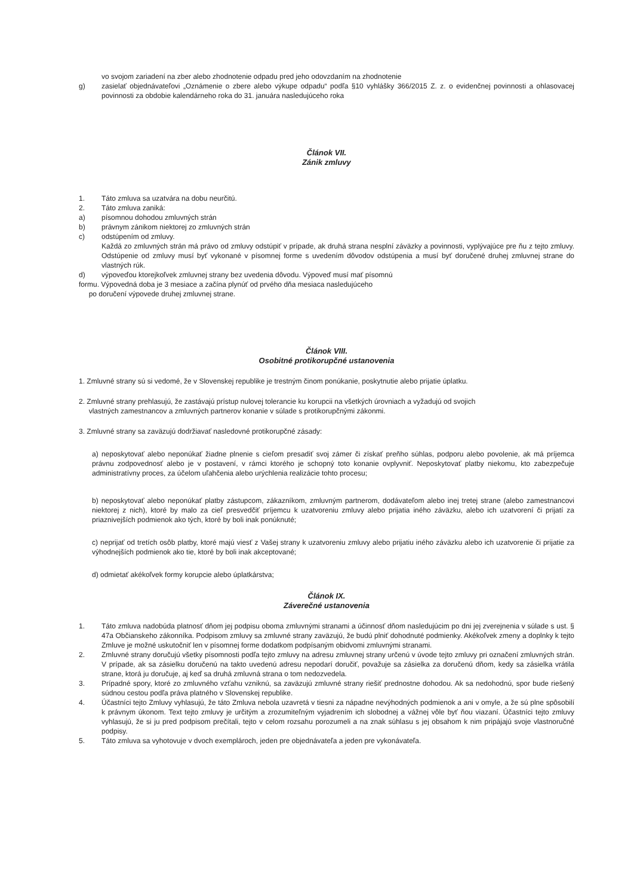vo svojom zariadení na zber alebo zhodnotenie odpadu pred jeho odovzdaním na zhodnotenie
g) zasielať objednávateľovi „Oznámenie o zbere alebo výkupe odpadu“ podľa §10 vyhlášky 366/2015 Z. z. o evidenčnej povinnosti a ohlasovacej povinnosti za obdobie kalendárneho roka do 31. januára nasledujúceho roka
Článok VII.
Zánik zmluvy
1. Táto zmluva sa uzatvára na dobu neurčitú.
2. Táto zmluva zaniká:
a) písomnou dohodou zmluvných strán
b) právnym zánikom niektorej zo zmluvných strán
c) odstúpením od zmluvy.
Každá zo zmluvných strán má právo od zmluvy odstúpiť v prípade, ak druhá strana nesplní záväzky a povinnosti, vyplývajúce pre ňu z tejto zmluvy. Odstúpenie od zmluvy musí byť vykonané v písomnej forme s uvedením dôvodov odstúpenia a musí byť doručené druhej zmluvnej strane do vlastných rúk.
d) výpoveďou ktorejkoľvek zmluvnej strany bez uvedenia dôvodu. Výpoveď musí mať písomnú
formu. Výpovedná doba je 3 mesiace a začína plynúť od prvého dňa mesiaca nasledujúceho
po doručení výpovede druhej zmluvnej strane.
Článok VIII.
Osobitné protikorupčné ustanovenia
1. Zmluvné strany sú si vedomé, že v Slovenskej republike je trestným činom ponúkanie, poskytnutie alebo prijatie úplatku.
2. Zmluvné strany prehlasujú, že zastávajú prístup nulovej tolerancie ku korupcii na všetkých úrovniach a vyžadujú od svojich
vlastných zamestnancov a zmluvných partnerov konanie v súlade s protikorupčnými zákonmi.
3. Zmluvné strany sa zaväzujú dodržiavať nasledovné protikorupčné zásady:
a) neposkytovať alebo neponúkať žiadne plnenie s cieľom presadiť svoj zámer či získať preňho súhlas, podporu alebo povolenie, ak má príjemca právnu zodpovednosť alebo je v postavení, v rámci ktorého je schopný toto konanie ovplyvniť. Neposkytovať platby niekomu, kto zabezpečuje administratívny proces, za účelom uľahčenia alebo urýchlenia realizácie tohto procesu;
b) neposkytovať alebo neponúkať platby zástupcom, zákazníkom, zmluvným partnerom, dodávateľom alebo inej tretej strane (alebo zamestnancovi niektorej z nich), ktoré by malo za cieľ presvedčiť príjemcu k uzatvoreniu zmluvy alebo prijatia iného záväzku, alebo ich uzatvorení či prijatí za priaznivejších podmienok ako tých, ktoré by boli inak ponúknuté;
c) neprijať od tretích osôb platby, ktoré majú viesť z Vašej strany k uzatvoreniu zmluvy alebo prijatiu iného záväzku alebo ich uzatvorenie či prijatie za výhodnejších podmienok ako tie, ktoré by boli inak akceptované;
d) odmietať akékoľvek formy korupcie alebo úplatkárstva;
Článok IX.
Záverečné ustanovenia
1. Táto zmluva nadobúda platnosť dňom jej podpisu oboma zmluvnými stranami a účinnosť dňom nasledujúcim po dni jej zverejnenia v súlade s ust. § 47a Občianskeho zákonníka. Podpisom zmluvy sa zmluvné strany zaväzujú, že budú plniť dohodnuté podmienky. Akékoľvek zmeny a doplnky k tejto Zmluve je možné uskutočniť len v písomnej forme dodatkom podpísaným obidvomi zmluvnými stranami.
2. Zmluvné strany doručujú všetky písomnosti podľa tejto zmluvy na adresu zmluvnej strany určenú v úvode tejto zmluvy pri označení zmluvných strán. V prípade, ak sa zásielku doručenú na takto uvedenú adresu nepodarí doručiť, považuje sa zásielka za doručenú dňom, kedy sa zásielka vrátila strane, ktorá ju doručuje, aj keď sa druhá zmluvná strana o tom nedozvedela.
3. Prípadné spory, ktoré zo zmluvného vzťahu vzniknú, sa zaväzujú zmluvné strany riešiť prednostne dohodou. Ak sa nedohodnú, spor bude riešený súdnou cestou podľa práva platného v Slovenskej republike.
4. Účastníci tejto Zmluvy vyhlasujú, že táto Zmluva nebola uzavretá v tiesni za nápadne nevýhodných podmienok a ani v omyle, a že sú plne spôsobilí k právnym úkonom. Text tejto zmluvy je určitým a zrozumiteľným vyjadrením ich slobodnej a vážnej vôle byť ňou viazaní. Účastníci tejto zmluvy vyhlasujú, že si ju pred podpisom prečítali, tejto v celom rozsahu porozumeli a na znak súhlasu s jej obsahom k nim pripájajú svoje vlastnoručné podpisy.
5. Táto zmluva sa vyhotovuje v dvoch exemplároch, jeden pre objednávateľa a jeden pre vykonávateľa.